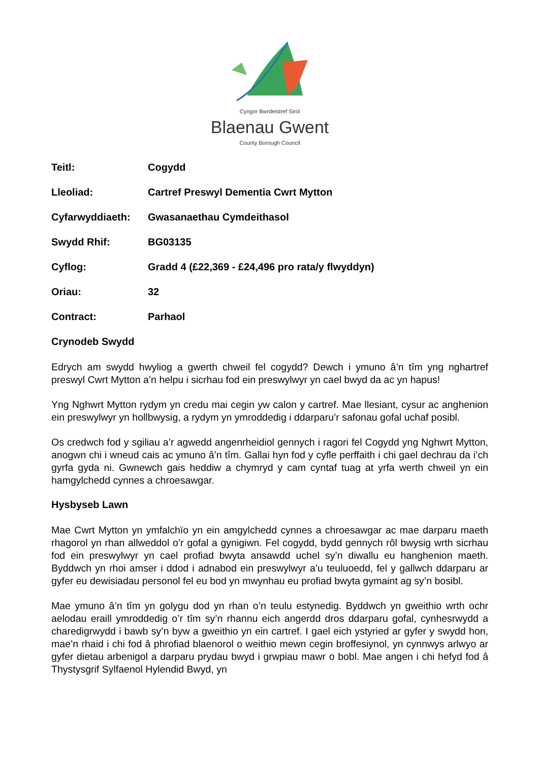Cyngor Bwrdeistref Sirol
Blaenau Gwent
County Borough Council
Teitl: Cogydd
Lleoliad: Cartref Preswyl Dementia Cwrt Mytton
Cyfarwyddiaeth: Gwasanaethau Cymdeithasol
Swydd Rhif: BG03135
Cyflog: Gradd 4 (£22,369 - £24,496 pro rata/y flwyddyn)
Oriau: 32
Contract: Parhaol
Crynodeb Swydd
Edrych am swydd hwyliog a gwerth chweil fel cogydd? Dewch i ymuno â’n tîm yng nghartref preswyl Cwrt Mytton a’n helpu i sicrhau fod ein preswylwyr yn cael bwyd da ac yn hapus!
Yng Nghwrt Mytton rydym yn credu mai cegin yw calon y cartref. Mae llesiant, cysur ac anghenion ein preswylwyr yn hollbwysig, a rydym yn ymroddedig i ddarparu’r safonau gofal uchaf posibl.
Os credwch fod y sgiliau a’r agwedd angenrheidiol gennych i ragori fel Cogydd yng Nghwrt Mytton, anogwn chi i wneud cais ac ymuno â’n tîm. Gallai hyn fod y cyfle perffaith i chi gael dechrau da i’ch gyrfa gyda ni. Gwnewch gais heddiw a chymryd y cam cyntaf tuag at yrfa werth chweil yn ein hamgylchedd cynnes a chroesawgar.
Hysbyseb Lawn
Mae Cwrt Mytton yn ymfalchïo yn ein amgylchedd cynnes a chroesawgar ac mae darparu maeth rhagorol yn rhan allweddol o’r gofal a gynigiwn. Fel cogydd, bydd gennych rôl bwysig wrth sicrhau fod ein preswylwyr yn cael profiad bwyta ansawdd uchel sy’n diwallu eu hanghenion maeth. Byddwch yn rhoi amser i ddod i adnabod ein preswylwyr a’u teuluoedd, fel y gallwch ddarparu ar gyfer eu dewisiadau personol fel eu bod yn mwynhau eu profiad bwyta gymaint ag sy’n bosibl.
Mae ymuno â’n tîm yn golygu dod yn rhan o’n teulu estynedig. Byddwch yn gweithio wrth ochr aelodau eraill ymroddedig o’r tîm sy’n rhannu eich angerdd dros ddarparu gofal, cynhesrwydd a charedigrwydd i bawb sy’n byw a gweithio yn ein cartref. I gael eich ystyried ar gyfer y swydd hon, mae’n rhaid i chi fod â phrofiad blaenorol o weithio mewn cegin broffesiynol, yn cynnwys arlwyo ar gyfer dietau arbenigol a darparu prydau bwyd i grwpiau mawr o bobl. Mae angen i chi hefyd fod â Thystysgrif Sylfaenol Hylendid Bwyd, yn